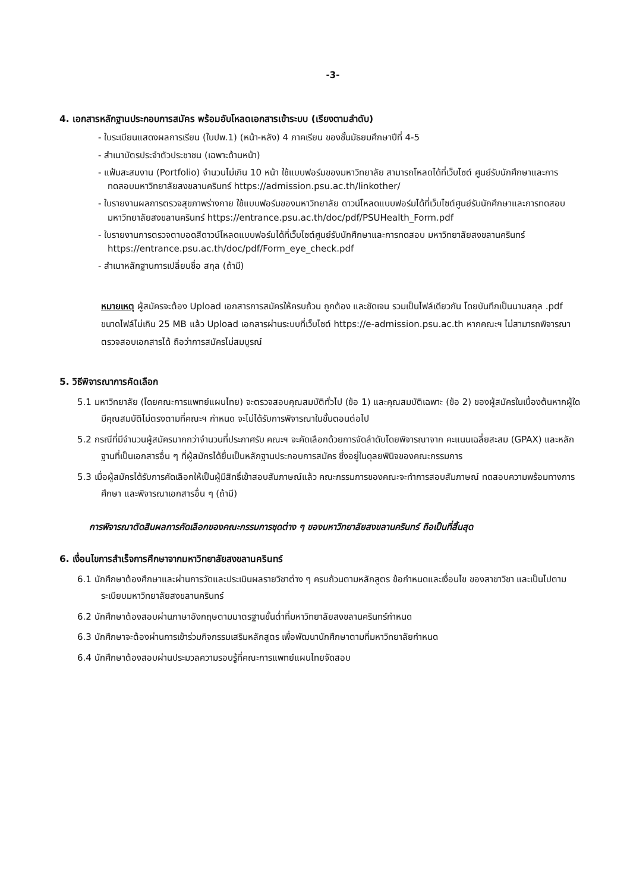-3-
4. เอกสารหลักฐานประกอบการสมัคร พร้อมอับโหลดเอกสารเข้าระบบ (เรียงตามลำดับ)
- ใบระเบียนแสดงผลการเรียน (ใบปพ.1) (หน้า-หลัง) 4 ภาคเรียน ของชั้นมัธยมศึกษาปีที่ 4-5
- สำเนาบัตรประจำตัวประชาชน (เฉพาะด้านหน้า)
- แฟ้มสะสมงาน (Portfolio) จำนวนไม่เกิน 10 หน้า ใช้แบบฟอร์มของมหาวิทยาลัย สามารถโหลดได้ที่เว็บไซต์ ศูนย์รับนักศึกษาและการทดสอบมหาวิทยาลัยสงขลานครินทร์ https://admission.psu.ac.th/linkother/
- ใบรายงานผลการตรวจสุขภาพร่างกาย ใช้แบบฟอร์มของมหาวิทยาลัย ดาวน์โหลดแบบฟอร์มได้ที่เว็บไซต์ศูนย์รับนักศึกษาและการทดสอบมหาวิทยาลัยสงขลานครินทร์ https://entrance.psu.ac.th/doc/pdf/PSUHealth_Form.pdf
- ใบรายงานการตรวจตาบอดสีดาวน์โหลดแบบฟอร์มได้ที่เว็บไซต์ศูนย์รับนักศึกษาและการทดสอบ มหาวิทยาลัยสงขลานครินทร์ https://entrance.psu.ac.th/doc/pdf/Form_eye_check.pdf
- สำเนาหลักฐานการเปลี่ยนชื่อ สกุล (ถ้ามี)
หมายเหตุ ผู้สมัครจะต้อง Upload เอกสารการสมัครให้ครบถ้วน ถูกต้อง และชัดเจน รวมเป็นไฟล์เดียวกัน โดยบันทึกเป็นนามสกุล .pdf ขนาดไฟล์ไม่เกิน 25 MB แล้ว Upload เอกสารผ่านระบบที่เว็บไซต์ https://e-admission.psu.ac.th หากคณะฯ ไม่สามารถพิจารณาตรวจสอบเอกสารได้ ถือว่าการสมัครไม่สมบูรณ์
5. วิธีพิจารณาการคัดเลือก
5.1 มหาวิทยาลัย (โดยคณะการแพทย์แผนไทย) จะตรวจสอบคุณสมบัติทั่วไป (ข้อ 1) และคุณสมบัติเฉพาะ (ข้อ 2) ของผู้สมัครในเบื้องต้นหากผู้ใดมีคุณสมบัติไม่ตรงตามที่คณะฯ กำหนด จะไม่ได้รับการพิจารณาในขั้นตอนต่อไป
5.2 กรณีที่มีจำนวนผู้สมัครมากกว่าจำนวนที่ประกาศรับ คณะฯ จะคัดเลือกด้วยการจัดลำดับโดยพิจารณาจาก คะแนนเฉลี่ยสะสม (GPAX) และหลักฐานที่เป็นเอกสารอื่น ๆ ที่ผู้สมัครได้ยื่นเป็นหลักฐานประกอบการสมัคร ซึ่งอยู่ในดุลยพินิจของคณะกรรมการ
5.3 เมื่อผู้สมัครได้รับการคัดเลือกให้เป็นผู้มีสิทธิ์เข้าสอบสัมภาษณ์แล้ว คณะกรรมการของคณะจะทำการสอบสัมภาษณ์ ทดสอบความพร้อมทางการศึกษา และพิจารณาเอกสารอื่น ๆ (ถ้ามี)
การพิจารณาตัดสินผลการคัดเลือกของคณะกรรมการชุดต่าง ๆ ของมหาวิทยาลัยสงขลานครินทร์ ถือเป็นที่สิ้นสุด
6. เงื่อนไขการสำเร็จการศึกษาจากมหาวิทยาลัยสงขลานครินทร์
6.1 นักศึกษาต้องศึกษาและผ่านการวัดและประเมินผลรายวิชาต่าง ๆ ครบถ้วนตามหลักสูตร ข้อกำหนดและเงื่อนไข ของสาขาวิชา และเป็นไปตามระเบียบมหาวิทยาลัยสงขลานครินทร์
6.2 นักศึกษาต้องสอบผ่านภาษาอังกฤษตามมาตรฐานขั้นต่ำที่มหาวิทยาลัยสงขลานครินทร์กำหนด
6.3 นักศึกษาจะต้องผ่านการเข้าร่วมกิจกรรมเสริมหลักสูตร เพื่อพัฒนานักศึกษาตามที่มหาวิทยาลัยกำหนด
6.4 นักศึกษาต้องสอบผ่านประมวลความรอบรู้ที่คณะการแพทย์แผนไทยจัดสอบ